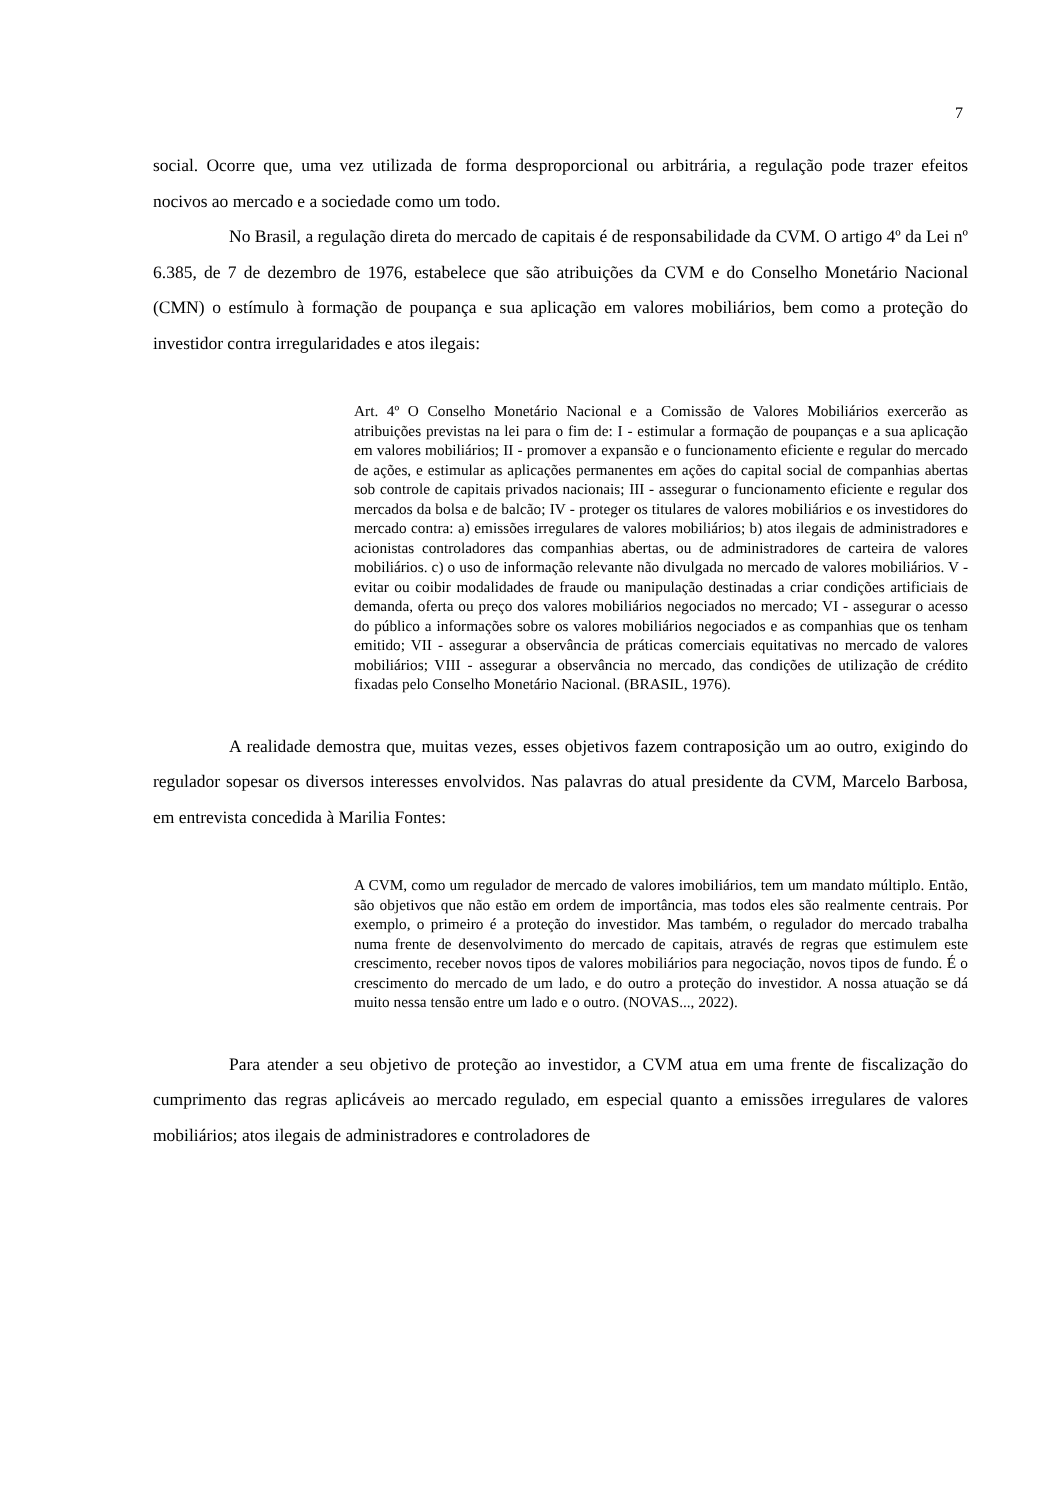7
social. Ocorre que, uma vez utilizada de forma desproporcional ou arbitrária, a regulação pode trazer efeitos nocivos ao mercado e a sociedade como um todo.
No Brasil, a regulação direta do mercado de capitais é de responsabilidade da CVM. O artigo 4º da Lei nº 6.385, de 7 de dezembro de 1976, estabelece que são atribuições da CVM e do Conselho Monetário Nacional (CMN) o estímulo à formação de poupança e sua aplicação em valores mobiliários, bem como a proteção do investidor contra irregularidades e atos ilegais:
Art. 4º O Conselho Monetário Nacional e a Comissão de Valores Mobiliários exercerão as atribuições previstas na lei para o fim de: I - estimular a formação de poupanças e a sua aplicação em valores mobiliários; II - promover a expansão e o funcionamento eficiente e regular do mercado de ações, e estimular as aplicações permanentes em ações do capital social de companhias abertas sob controle de capitais privados nacionais; III - assegurar o funcionamento eficiente e regular dos mercados da bolsa e de balcão; IV - proteger os titulares de valores mobiliários e os investidores do mercado contra: a) emissões irregulares de valores mobiliários; b) atos ilegais de administradores e acionistas controladores das companhias abertas, ou de administradores de carteira de valores mobiliários. c) o uso de informação relevante não divulgada no mercado de valores mobiliários. V - evitar ou coibir modalidades de fraude ou manipulação destinadas a criar condições artificiais de demanda, oferta ou preço dos valores mobiliários negociados no mercado; VI - assegurar o acesso do público a informações sobre os valores mobiliários negociados e as companhias que os tenham emitido; VII - assegurar a observância de práticas comerciais equitativas no mercado de valores mobiliários; VIII - assegurar a observância no mercado, das condições de utilização de crédito fixadas pelo Conselho Monetário Nacional. (BRASIL, 1976).
A realidade demostra que, muitas vezes, esses objetivos fazem contraposição um ao outro, exigindo do regulador sopesar os diversos interesses envolvidos. Nas palavras do atual presidente da CVM, Marcelo Barbosa, em entrevista concedida à Marilia Fontes:
A CVM, como um regulador de mercado de valores imobiliários, tem um mandato múltiplo. Então, são objetivos que não estão em ordem de importância, mas todos eles são realmente centrais. Por exemplo, o primeiro é a proteção do investidor. Mas também, o regulador do mercado trabalha numa frente de desenvolvimento do mercado de capitais, através de regras que estimulem este crescimento, receber novos tipos de valores mobiliários para negociação, novos tipos de fundo. É o crescimento do mercado de um lado, e do outro a proteção do investidor. A nossa atuação se dá muito nessa tensão entre um lado e o outro. (NOVAS..., 2022).
Para atender a seu objetivo de proteção ao investidor, a CVM atua em uma frente de fiscalização do cumprimento das regras aplicáveis ao mercado regulado, em especial quanto a emissões irregulares de valores mobiliários; atos ilegais de administradores e controladores de